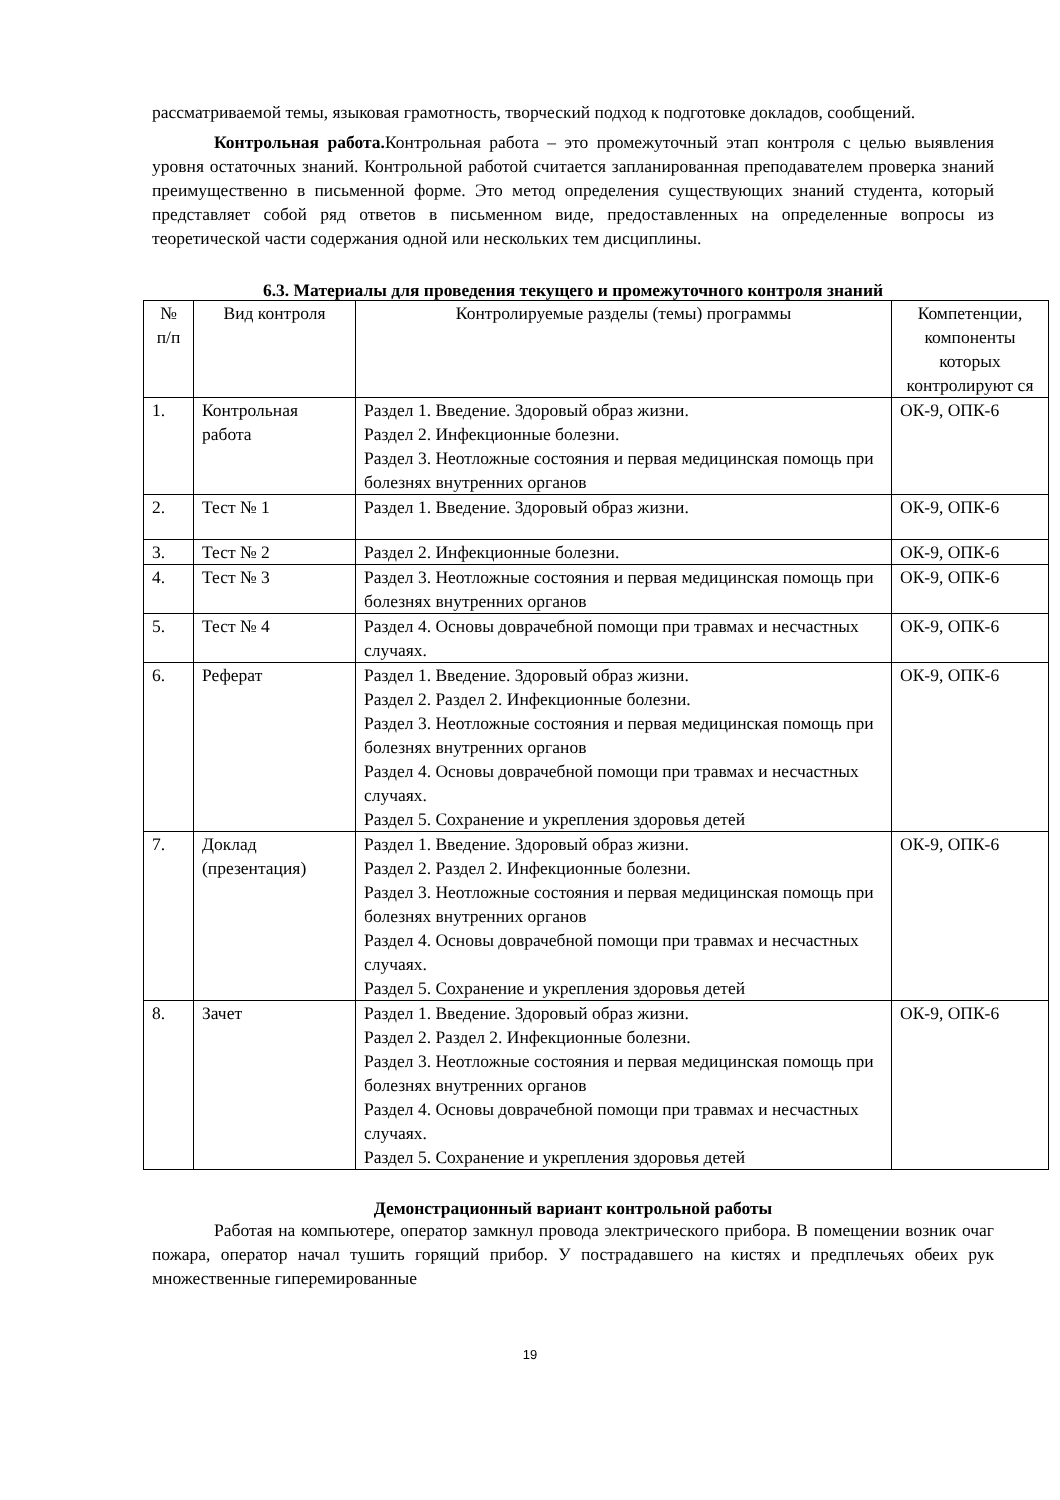рассматриваемой темы, языковая грамотность, творческий подход к подготовке докладов, сообщений.
Контрольная работа. Контрольная работа – это промежуточный этап контроля с целью выявления уровня остаточных знаний. Контрольной работой считается запланированная преподавателем проверка знаний преимущественно в письменной форме. Это метод определения существующих знаний студента, который представляет собой ряд ответов в письменном виде, предоставленных на определенные вопросы из теоретической части содержания одной или нескольких тем дисциплины.
6.3. Материалы для проведения текущего и промежуточного контроля знаний
| № п/п | Вид контроля | Контролируемые разделы (темы) программы | Компетенции, компоненты которых контролируют ся |
| 1. | Контрольная работа | Раздел 1. Введение. Здоровый образ жизни. Раздел 2. Инфекционные болезни. Раздел 3. Неотложные состояния и первая медицинская помощь при болезнях внутренних органов | ОК-9, ОПК-6 |
| 2. | Тест № 1 | Раздел 1. Введение. Здоровый образ жизни. | ОК-9, ОПК-6 |
| 3. | Тест № 2 | Раздел 2. Инфекционные болезни. | ОК-9, ОПК-6 |
| 4. | Тест № 3 | Раздел 3. Неотложные состояния и первая медицинская помощь при болезнях внутренних органов | ОК-9, ОПК-6 |
| 5. | Тест № 4 | Раздел 4. Основы доврачебной помощи при травмах и несчастных случаях. | ОК-9, ОПК-6 |
| 6. | Реферат | Раздел 1. Введение. Здоровый образ жизни. Раздел 2. Раздел 2. Инфекционные болезни. Раздел 3. Неотложные состояния и первая медицинская помощь при болезнях внутренних органов Раздел 4. Основы доврачебной помощи при травмах и несчастных случаях. Раздел 5. Сохранение и укрепления здоровья детей | ОК-9, ОПК-6 |
| 7. | Доклад (презентация) | Раздел 1. Введение. Здоровый образ жизни. Раздел 2. Раздел 2. Инфекционные болезни. Раздел 3. Неотложные состояния и первая медицинская помощь при болезнях внутренних органов Раздел 4. Основы доврачебной помощи при травмах и несчастных случаях. Раздел 5. Сохранение и укрепления здоровья детей | ОК-9, ОПК-6 |
| 8. | Зачет | Раздел 1. Введение. Здоровый образ жизни. Раздел 2. Раздел 2. Инфекционные болезни. Раздел 3. Неотложные состояния и первая медицинская помощь при болезнях внутренних органов Раздел 4. Основы доврачебной помощи при травмах и несчастных случаях. Раздел 5. Сохранение и укрепления здоровья детей | ОК-9, ОПК-6 |
Демонстрационный вариант контрольной работы
Работая на компьютере, оператор замкнул провода электрического прибора. В помещении возник очаг пожара, оператор начал тушить горящий прибор. У пострадавшего на кистях и предплечьях обеих рук множественные гиперемированные
19